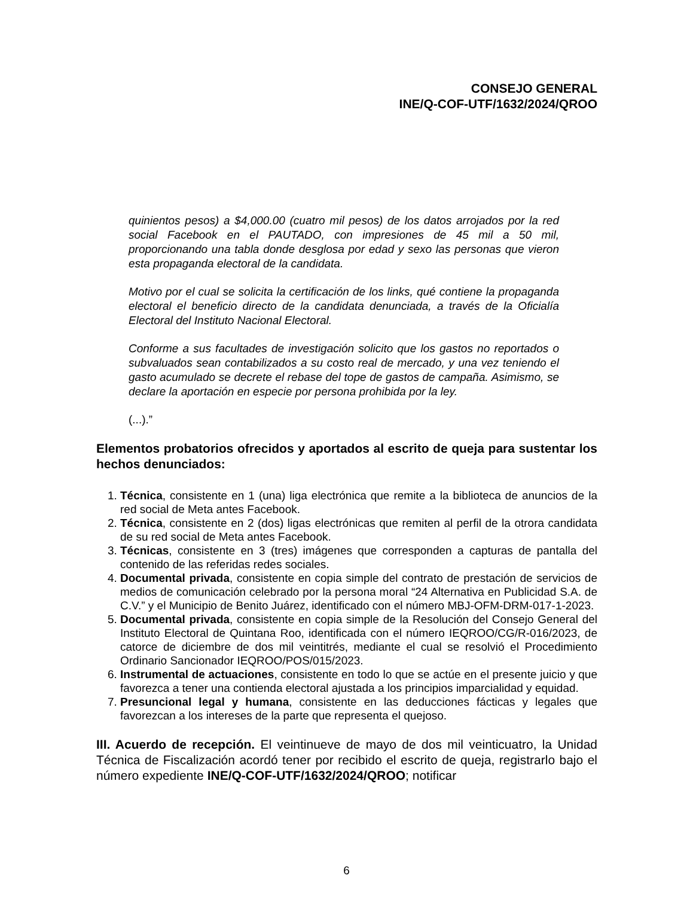CONSEJO GENERAL
INE/Q-COF-UTF/1632/2024/QROO
quinientos pesos) a $4,000.00 (cuatro mil pesos) de los datos arrojados por la red social Facebook en el PAUTADO, con impresiones de 45 mil a 50 mil, proporcionando una tabla donde desglosa por edad y sexo las personas que vieron esta propaganda electoral de la candidata.
Motivo por el cual se solicita la certificación de los links, qué contiene la propaganda electoral el beneficio directo de la candidata denunciada, a través de la Oficialía Electoral del Instituto Nacional Electoral.
Conforme a sus facultades de investigación solicito que los gastos no reportados o subvaluados sean contabilizados a su costo real de mercado, y una vez teniendo el gasto acumulado se decrete el rebase del tope de gastos de campaña. Asimismo, se declare la aportación en especie por persona prohibida por la ley.
(...).”
Elementos probatorios ofrecidos y aportados al escrito de queja para sustentar los hechos denunciados:
1. Técnica, consistente en 1 (una) liga electrónica que remite a la biblioteca de anuncios de la red social de Meta antes Facebook.
2. Técnica, consistente en 2 (dos) ligas electrónicas que remiten al perfil de la otrora candidata de su red social de Meta antes Facebook.
3. Técnicas, consistente en 3 (tres) imágenes que corresponden a capturas de pantalla del contenido de las referidas redes sociales.
4. Documental privada, consistente en copia simple del contrato de prestación de servicios de medios de comunicación celebrado por la persona moral “24 Alternativa en Publicidad S.A. de C.V.” y el Municipio de Benito Juárez, identificado con el número MBJ-OFM-DRM-017-1-2023.
5. Documental privada, consistente en copia simple de la Resolución del Consejo General del Instituto Electoral de Quintana Roo, identificada con el número IEQROO/CG/R-016/2023, de catorce de diciembre de dos mil veintitrés, mediante el cual se resolvió el Procedimiento Ordinario Sancionador IEQROO/POS/015/2023.
6. Instrumental de actuaciones, consistente en todo lo que se actúe en el presente juicio y que favorezca a tener una contienda electoral ajustada a los principios imparcialidad y equidad.
7. Presuncional legal y humana, consistente en las deducciones fácticas y legales que favorezcan a los intereses de la parte que representa el quejoso.
III. Acuerdo de recepción. El veintinueve de mayo de dos mil veinticuatro, la Unidad Técnica de Fiscalización acordó tener por recibido el escrito de queja, registrarlo bajo el número expediente INE/Q-COF-UTF/1632/2024/QROO; notificar
6